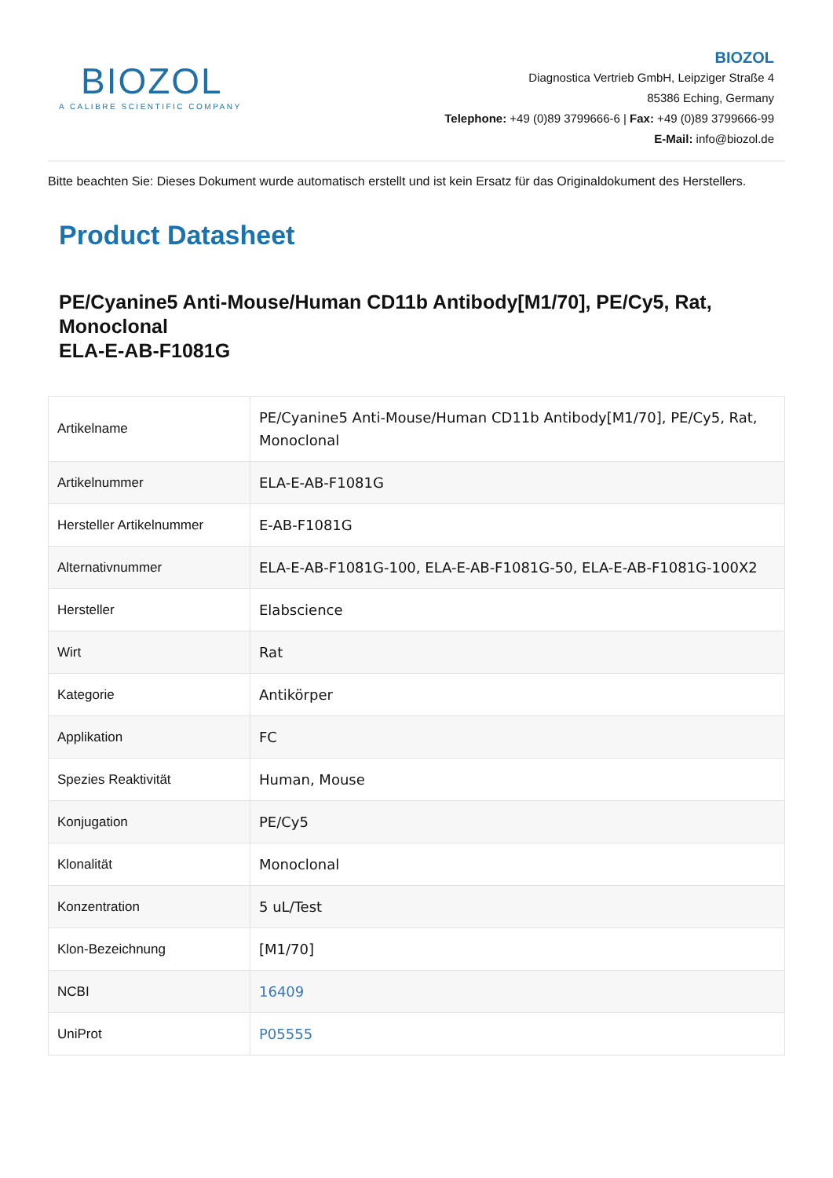BIOZOL
A CALIBRE SCIENTIFIC COMPANY
BIOZOL
Diagnostica Vertrieb GmbH, Leipziger Straße 4
85386 Eching, Germany
Telephone: +49 (0)89 3799666-6 | Fax: +49 (0)89 3799666-99
E-Mail: info@biozol.de
Bitte beachten Sie: Dieses Dokument wurde automatisch erstellt und ist kein Ersatz für das Originaldokument des Herstellers.
Product Datasheet
PE/Cyanine5 Anti-Mouse/Human CD11b Antibody[M1/70], PE/Cy5, Rat, Monoclonal
ELA-E-AB-F1081G
| Artikelname | PE/Cyanine5 Anti-Mouse/Human CD11b Antibody[M1/70], PE/Cy5, Rat, Monoclonal |
| Artikelnummer | ELA-E-AB-F1081G |
| Hersteller Artikelnummer | E-AB-F1081G |
| Alternativnummer | ELA-E-AB-F1081G-100, ELA-E-AB-F1081G-50, ELA-E-AB-F1081G-100X2 |
| Hersteller | Elabscience |
| Wirt | Rat |
| Kategorie | Antikörper |
| Applikation | FC |
| Spezies Reaktivität | Human, Mouse |
| Konjugation | PE/Cy5 |
| Klonalität | Monoclonal |
| Konzentration | 5 uL/Test |
| Klon-Bezeichnung | [M1/70] |
| NCBI | 16409 |
| UniProt | P05555 |